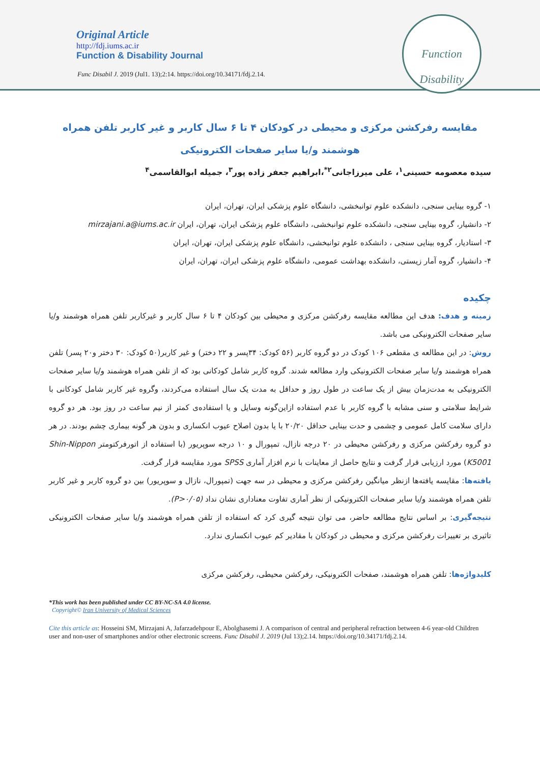Original Article
http://fdj.iums.ac.ir
Function & Disability Journal
Func Disabil J. 2019 (Jul1. 13);2:14. https://doi.org/10.34171/fdj.2.14.
Function
Disability
مقایسه رفرکشن مرکزی و محیطی در کودکان ۴ تا ۶ سال کاربر و غیر کاربر تلفن همراه هوشمند و/یا سایر صفحات الکترونیکی
سیده معصومه حسینی<sup>۱</sup>، علی میرزاجانی<sup>۲*</sup>،ابراهیم جعفر زاده پور<sup>۳</sup>، جمیله ابوالقاسمی<sup>۴</sup>
۱- گروه بینایی سنجی، دانشکده علوم توانبخشی، دانشگاه علوم پزشکی ایران، تهران، ایران
۲- دانشیار، گروه بینایی سنجی، دانشکده علوم توانبخشی، دانشگاه علوم پزشکی ایران، تهران، ایران mirzajani.a@iums.ac.ir
۳- استادیار، گروه بینایی سنجی ، دانشکده علوم توانبخشی، دانشگاه علوم پزشکی ایران، تهران، ایران
۴- دانشیار، گروه آمار زیستی، دانشکده بهداشت عمومی، دانشگاه علوم پزشکی ایران، تهران، ایران
چکیده
زمینه و هدف: هدف این مطالعه مقایسه رفرکشن مرکزی و محیطی بین کودکان ۴ تا ۶ سال کاربر و غیرکاربر تلفن همراه هوشمند و/یا سایر صفحات الکترونیکی می باشد.
روش: در این مطالعه ی مقطعی ۱۰۶ کودک در دو گروه کاربر (۵۶ کودک: ۳۴پسر و ۲۲ دختر) و غیر کاربر(۵۰ کودک: ۳۰ دختر و۲۰ پسر) تلفن همراه هوشمند و/یا سایر صفحات الکترونیکی وارد مطالعه شدند. گروه کاربر شامل کودکانی بود که از تلفن همراه هوشمند و/یا سایر صفحات الکترونیکی به مدت‌زمان بیش از یک ساعت در طول روز و حداقل به مدت یک سال استفاده می‌کردند، وگروه غیر کاربر شامل کودکانی با شرایط سلامتی و سنی مشابه با گروه کاربر با عدم استفاده ازاین‌گونه وسایل و یا استفاده‌ی کمتر از نیم ساعت در روز بود. هر دو گروه دارای سلامت کامل عمومی و چشمی و حدت بینایی حداقل ۲۰/۲۰ با یا بدون اصلاح عیوب انکساری و بدون هر گونه بیماری چشم بودند. در هر دو گروه رفرکشن مرکزی و رفرکشن محیطی در ۲۰ درجه نازال، تمپورال و ۱۰ درجه سوپریور (با استفاده از اتورفرکتومتر Shin-Nippon K5001) مورد ارزیابی قرار گرفت و نتایج حاصل از معاینات با نرم افزار آماری SPSS مورد مقایسه قرار گرفت.
یافته‌ها: مقایسه یافته‌ها ازنظر میانگین رفرکشن مرکزی و محیطی در سه جهت (تمپورال، نازال و سوپریور) بین دو گروه کاربر و غیر کاربر تلفن همراه هوشمند و/یا سایر صفحات الکترونیکی از نظر آماری تفاوت معناداری نشان نداد (P>۰/۰۵).
نتیجه‌گیری: بر اساس نتایج مطالعه حاضر، می توان نتیجه گیری کرد که استفاده از تلفن همراه هوشمند و/یا سایر صفحات الکترونیکی تاثیری بر تغییرات رفرکشن مرکزی و محیطی در کودکان با مقادیر کم عیوب انکساری ندارد.
کلیدواژه‌ها: تلفن همراه هوشمند، صفحات الکترونیکی، رفرکشن محیطی، رفرکشن مرکزی
*This work has been published under CC BY-NC-SA 4.0 license.
Copyright© Iran University of Medical Sciences
Cite this article as: Hosseini SM, Mirzajani A, Jafarzadehpour E, Abolghasemi J. A comparison of central and peripheral refraction between 4-6 year-old Children user and non-user of smartphones and/or other electronic screens. Func Disabil J. 2019 (Jul 13);2.14. https://doi.org/10.34171/fdj.2.14.